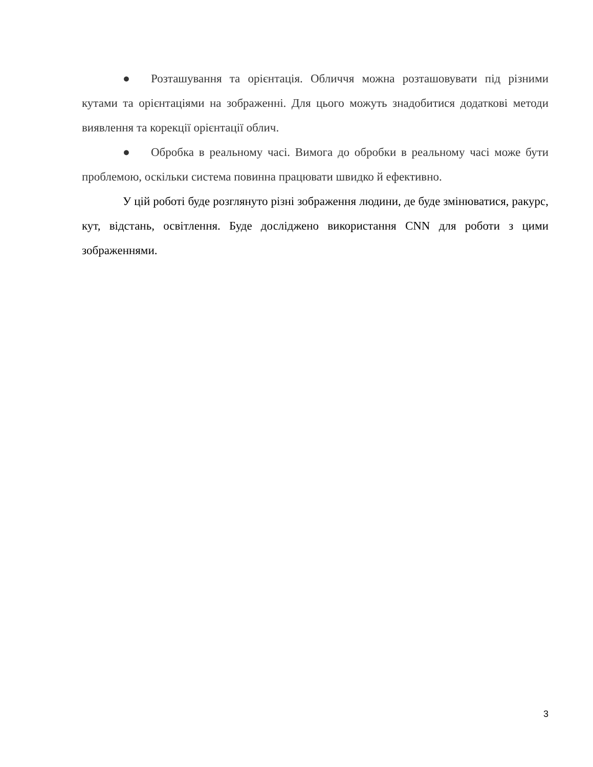● Розташування та орієнтація. Обличчя можна розташовувати під різними кутами та орієнтаціями на зображенні. Для цього можуть знадобитися додаткові методи виявлення та корекції орієнтації облич.
● Обробка в реальному часі. Вимога до обробки в реальному часі може бути проблемою, оскільки система повинна працювати швидко й ефективно.
У цій роботі буде розглянуто різні зображення людини, де буде змінюватися, ракурс, кут, відстань, освітлення. Буде досліджено використання CNN для роботи з цими зображеннями.
3